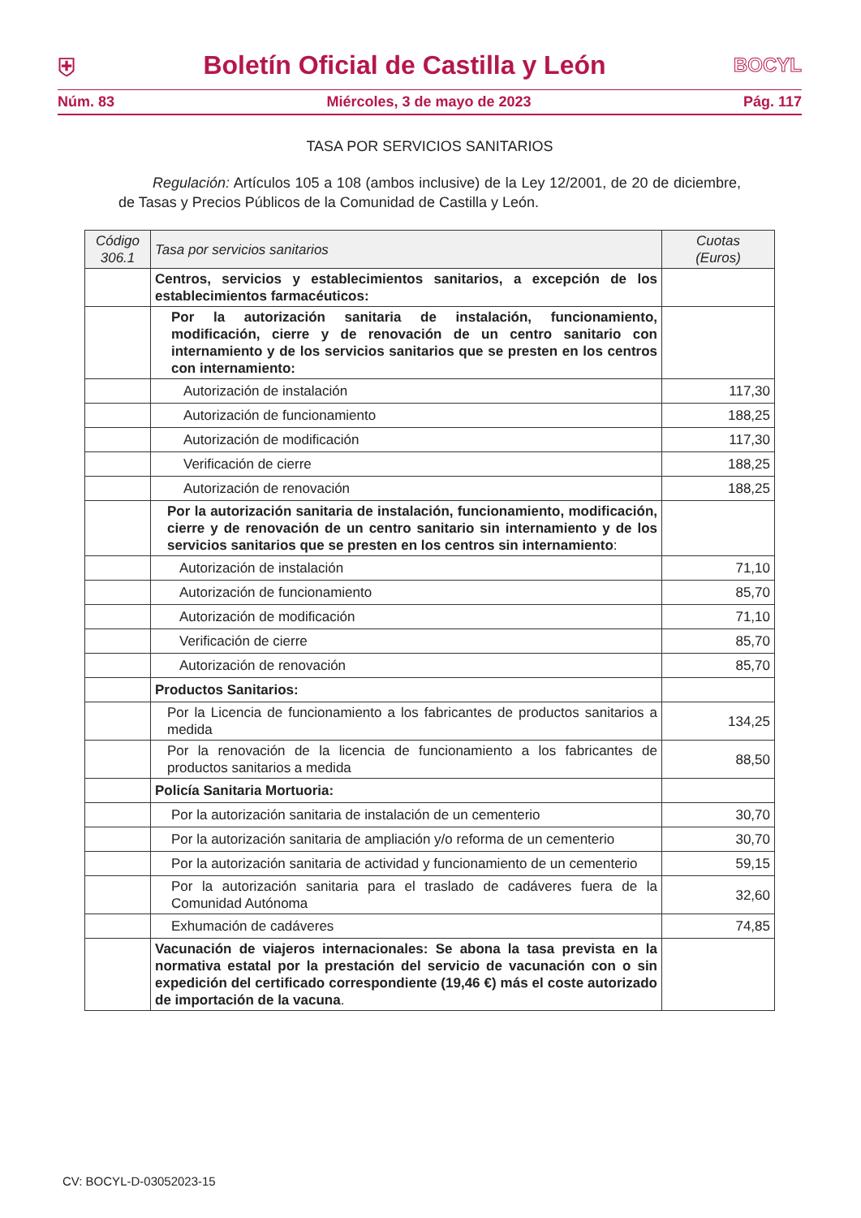⛨ Boletín Oficial de Castilla y León BOCYL
Núm. 83 Miércoles, 3 de mayo de 2023 Pág. 117
TASA POR SERVICIOS SANITARIOS
Regulación: Artículos 105 a 108 (ambos inclusive) de la Ley 12/2001, de 20 de diciembre, de Tasas y Precios Públicos de la Comunidad de Castilla y León.
| Código 306.1 | Tasa por servicios sanitarios | Cuotas (Euros) |
| --- | --- | --- |
| | Centros, servicios y establecimientos sanitarios, a excepción de los establecimientos farmacéuticos: | |
| | Por la autorización sanitaria de instalación, funcionamiento, modificación, cierre y de renovación de un centro sanitario con internamiento y de los servicios sanitarios que se presten en los centros con internamiento: | |
| | Autorización de instalación | 117,30 |
| | Autorización de funcionamiento | 188,25 |
| | Autorización de modificación | 117,30 |
| | Verificación de cierre | 188,25 |
| | Autorización de renovación | 188,25 |
| | Por la autorización sanitaria de instalación, funcionamiento, modificación, cierre y de renovación de un centro sanitario sin internamiento y de los servicios sanitarios que se presten en los centros sin internamiento : | |
| | Autorización de instalación | 71,10 |
| | Autorización de funcionamiento | 85,70 |
| | Autorización de modificación | 71,10 |
| | Verificación de cierre | 85,70 |
| | Autorización de renovación | 85,70 |
| | Productos Sanitarios: | |
| | Por la Licencia de funcionamiento a los fabricantes de productos sanitarios a medida | 134,25 |
| | Por la renovación de la licencia de funcionamiento a los fabricantes de productos sanitarios a medida | 88,50 |
| | Policía Sanitaria Mortuoria: | |
| | Por la autorización sanitaria de instalación de un cementerio | 30,70 |
| | Por la autorización sanitaria de ampliación y/o reforma de un cementerio | 30,70 |
| | Por la autorización sanitaria de actividad y funcionamiento de un cementerio | 59,15 |
| | Por la autorización sanitaria para el traslado de cadáveres fuera de la Comunidad Autónoma | 32,60 |
| | Exhumación de cadáveres | 74,85 |
| | Vacunación de viajeros internacionales: Se abona la tasa prevista en la normativa estatal por la prestación del servicio de vacunación con o sin expedición del certificado correspondiente (19,46 €) más el coste autorizado de importación de la vacuna . | |
CV: BOCYL-D-03052023-15